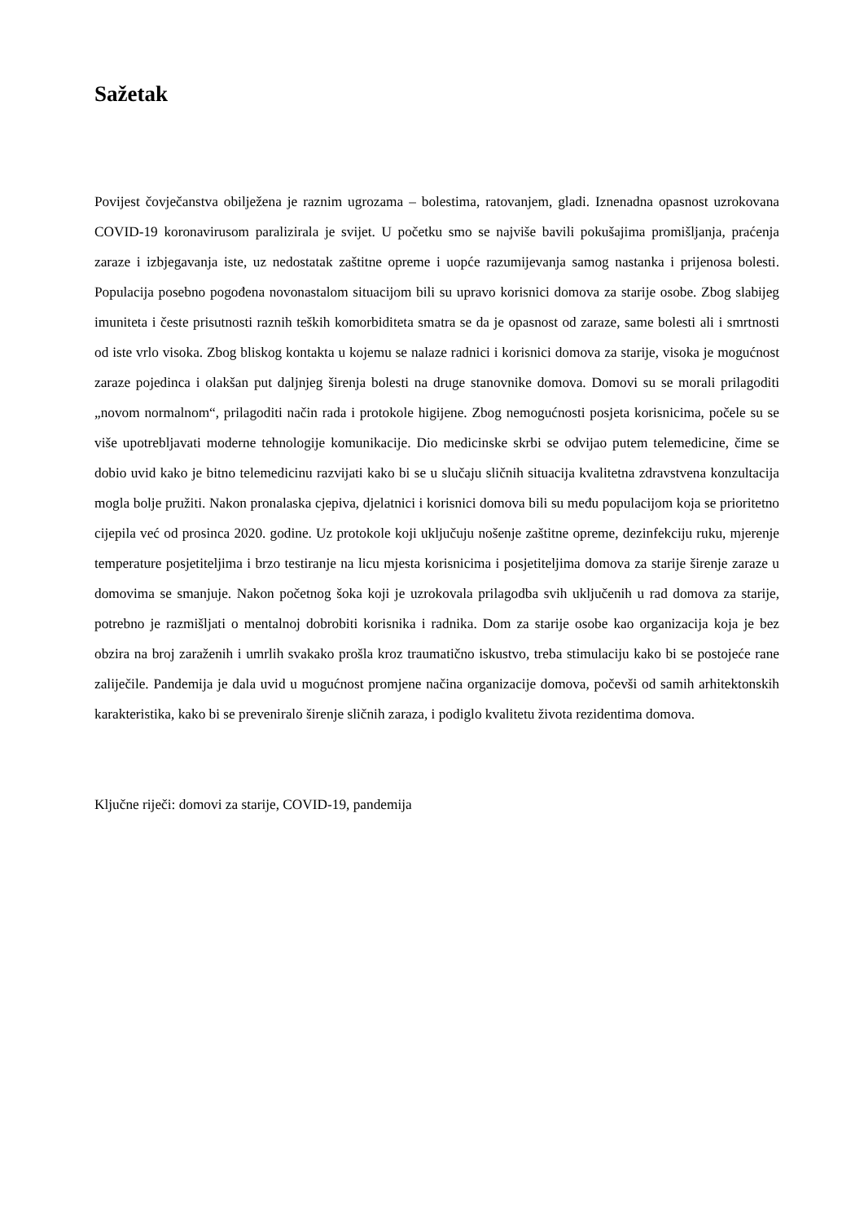Sažetak
Povijest čovječanstva obilježena je raznim ugrozama – bolestima, ratovanjem, gladi. Iznenadna opasnost uzrokovana COVID-19 koronavirusom paralizirala je svijet. U početku smo se najviše bavili pokušajima promišljanja, praćenja zaraze i izbjegavanja iste, uz nedostatak zaštitne opreme i uopće razumijevanja samog nastanka i prijenosa bolesti. Populacija posebno pogođena novonastalom situacijom bili su upravo korisnici domova za starije osobe. Zbog slabijeg imuniteta i česte prisutnosti raznih teških komorbiditeta smatra se da je opasnost od zaraze, same bolesti ali i smrtnosti od iste vrlo visoka. Zbog bliskog kontakta u kojemu se nalaze radnici i korisnici domova za starije, visoka je mogućnost zaraze pojedinca i olakšan put daljnjeg širenja bolesti na druge stanovnike domova. Domovi su se morali prilagoditi „novom normalnom“, prilagoditi način rada i protokole higijene. Zbog nemogućnosti posjeta korisnicima, počele su se više upotrebljavati moderne tehnologije komunikacije. Dio medicinske skrbi se odvijao putem telemedicine, čime se dobio uvid kako je bitno telemedicinu razvijati kako bi se u slučaju sličnih situacija kvalitetna zdravstvena konzultacija mogla bolje pružiti. Nakon pronalaska cjepiva, djelatnici i korisnici domova bili su među populacijom koja se prioritetno cijepila već od prosinca 2020. godine. Uz protokole koji uključuju nošenje zaštitne opreme, dezinfekciju ruku, mjerenje temperature posjetiteljima i brzo testiranje na licu mjesta korisnicima i posjetiteljima domova za starije širenje zaraze u domovima se smanjuje. Nakon početnog šoka koji je uzrokovala prilagodba svih uključenih u rad domova za starije, potrebno je razmišljati o mentalnoj dobrobiti korisnika i radnika. Dom za starije osobe kao organizacija koja je bez obzira na broj zaraženih i umrlih svakako prošla kroz traumatično iskustvo, treba stimulaciju kako bi se postojeće rane zaliječile. Pandemija je dala uvid u mogućnost promjene načina organizacije domova, počevši od samih arhitektonskih karakteristika, kako bi se preveniralo širenje sličnih zaraza, i podiglo kvalitetu života rezidentima domova.
Ključne riječi: domovi za starije, COVID-19, pandemija